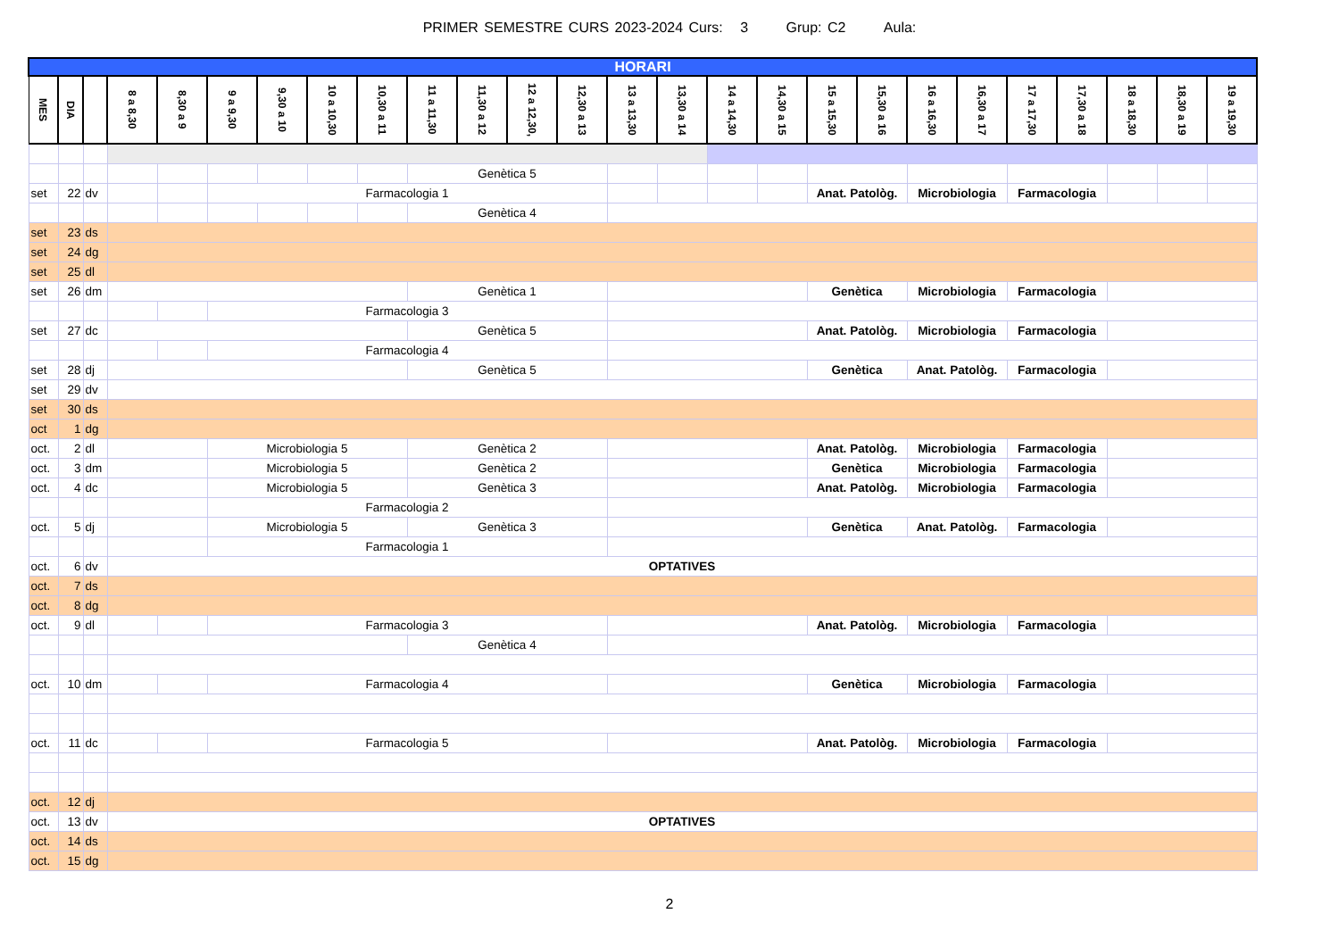PRIMER SEMESTRE CURS 2023-2024 Curs: 3 Grup: C2 Aula:
| HORARI | | | | | | | | | | | | | | | | | | | | | | | | | |
| MES | DIA | | 8 a 8,30 | 8,30 a 9 | 9 a 9,30 | 9,30 a 10 | 10 a 10,30 | 10,30 a 11 | 11 a 11,30 | 11,30 a 12 | 12 a 12,30, | 12,30 a 13 | 13 a 13,30 | 13,30 a 14 | 14 a 14,30 | 14,30 a 15 | 15 a 15,30 | 15,30 a 16 | 16 a 16,30 | 16,30 a 17 | 17 a 17,30 | 17,30 a 18 | 18 a 18,30 | 18,30 a 19 | 19 a 19,30 |
| | | | | | | | | | Genètica 5 | | | | | | | | | | | | | | | | |
| set | 22 | dv | | | Farmacologia 1 | | | | | | | | | | | | Anat. Patològ. | | Microbiologia | | Farmacologia | | | | |
| | | | | | | | | | Genètica 4 | | | | | | | | | | | | | | | | |
| set | 23 | ds | | | | | | | | | | | | | | | | | | | | | | | |
| set | 24 | dg | | | | | | | | | | | | | | | | | | | | | | | |
| set | 25 | dl | | | | | | | | | | | | | | | | | | | | | | | |
| set | 26 | dm | | | | | | | Genètica 1 | | | | | | | | Genètica | | Microbiologia | | Farmacologia | | | | |
| | | | | | Farmacologia 3 | | | | | | | | | | | | | | | | | | | | |
| set | 27 | dc | | | | | | | Genètica 5 | | | | | | | | Anat. Patològ. | | Microbiologia | | Farmacologia | | | | |
| | | | | | Farmacologia 4 | | | | | | | | | | | | | | | | | | | | |
| set | 28 | dj | | | | | | | Genètica 5 | | | | | | | | Genètica | | Anat. Patològ. | | Farmacologia | | | | |
| set | 29 | dv | | | | | | | | | | | | | | | | | | | | | | | |
| set | 30 | ds | | | | | | | | | | | | | | | | | | | | | | | |
| oct | 1 | dg | | | | | | | | | | | | | | | | | | | | | | | |
| oct. | 2 | dl | | | Microbiologia 5 | | | | Genètica 2 | | | | | | | | Anat. Patològ. | | Microbiologia | | Farmacologia | | | | |
| oct. | 3 | dm | | | Microbiologia 5 | | | | Genètica 2 | | | | | | | | Genètica | | Microbiologia | | Farmacologia | | | | |
| oct. | 4 | dc | | | Microbiologia 5 | | | | Genètica 3 | | | | | | | | Anat. Patològ. | | Microbiologia | | Farmacologia | | | | |
| | | | | | Farmacologia 2 | | | | | | | | | | | | | | | | | | | | |
| oct. | 5 | dj | | | Microbiologia 5 | | | | Genètica 3 | | | | | | | | Genètica | | Anat. Patològ. | | Farmacologia | | | | |
| | | | | | Farmacologia 1 | | | | | | | | | | | | | | | | | | | | |
| oct. | 6 | dv | OPTATIVES | | | | | | | | | | | | | | | | | | | | | | |
| oct. | 7 | ds | | | | | | | | | | | | | | | | | | | | | | | |
| oct. | 8 | dg | | | | | | | | | | | | | | | | | | | | | | | |
| oct. | 9 | dl | | | Farmacologia 3 | | | | | | | | | | | | Anat. Patològ. | | Microbiologia | | Farmacologia | | | | |
| | | | | | | | | | Genètica 4 | | | | | | | | | | | | | | | | |
| oct. | 10 | dm | | | Farmacologia 4 | | | | | | | | | | | | Genètica | | Microbiologia | | Farmacologia | | | | |
| oct. | 11 | dc | | | Farmacologia 5 | | | | | | | | | | | | Anat. Patològ. | | Microbiologia | | Farmacologia | | | | |
| oct. | 12 | dj | | | | | | | | | | | | | | | | | | | | | | | |
| oct. | 13 | dv | OPTATIVES | | | | | | | | | | | | | | | | | | | | | | |
| oct. | 14 | ds | | | | | | | | | | | | | | | | | | | | | | | |
| oct. | 15 | dg | | | | | | | | | | | | | | | | | | | | | | | |
2